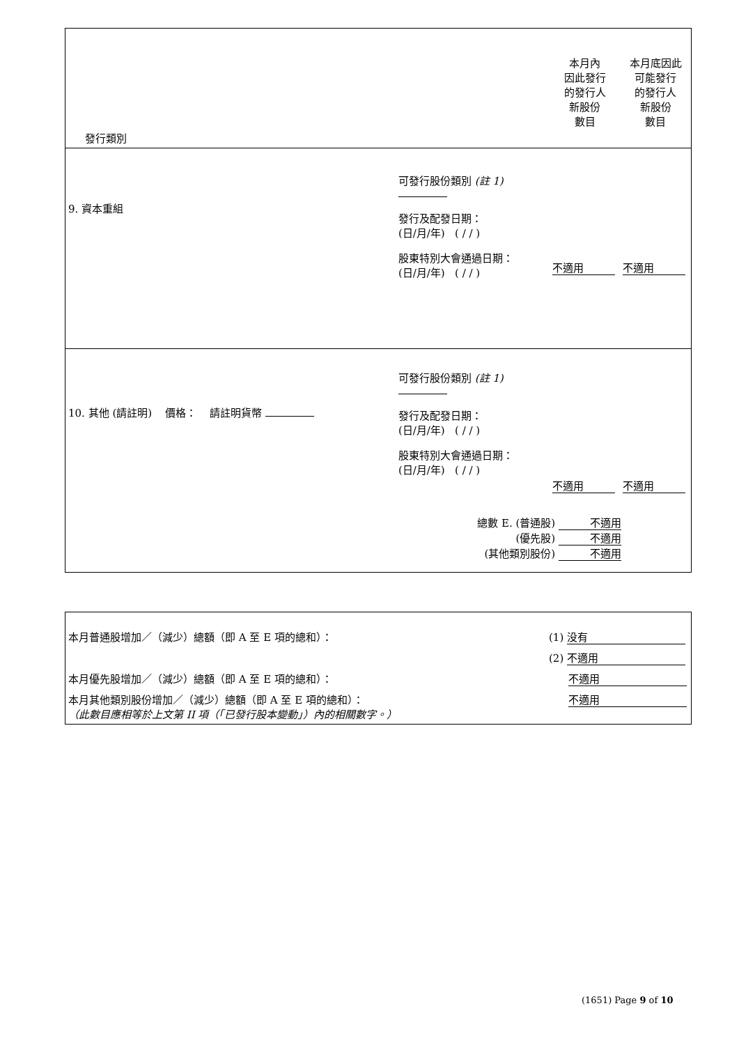| 發行類別 | | 本月內 因此發行 的發行人 新股份 數目 | 本月底因此 可能發行 的發行人 新股份 數目 |
| 9. 資本重組 | 可發行股份類別 (註 1) 發行及配發日期： (日/月/年) ( / / ) 股東特別大會通過日期： (日/月/年) ( / / ) | 不適用 | 不適用 |
| 10. 其他 (請註明) 價格： 請註明貨幣 | 可發行股份類別 (註 1) 發行及配發日期： (日/月/年) ( / / ) 股東特別大會通過日期： (日/月/年) ( / / ) | 不適用 | 不適用 |
| | 總數 E. (普通股) 不適用 (優先股) 不適用 (其他類別股份) 不適用 | | |
| 本月普通股增加／（減少）總額（即 A 至 E 項的總和）： | (1) 没有 |
| | (2) 不適用 |
| 本月優先股增加／（減少）總額（即 A 至 E 項的總和）： | 不適用 |
| 本月其他類別股份增加／（減少）總額（即 A 至 E 項的總和）： （此數目應相等於上文第 II 項（「已發行股本變動」）內的相關數字。） | 不適用 |
(1651) Page 9 of 10